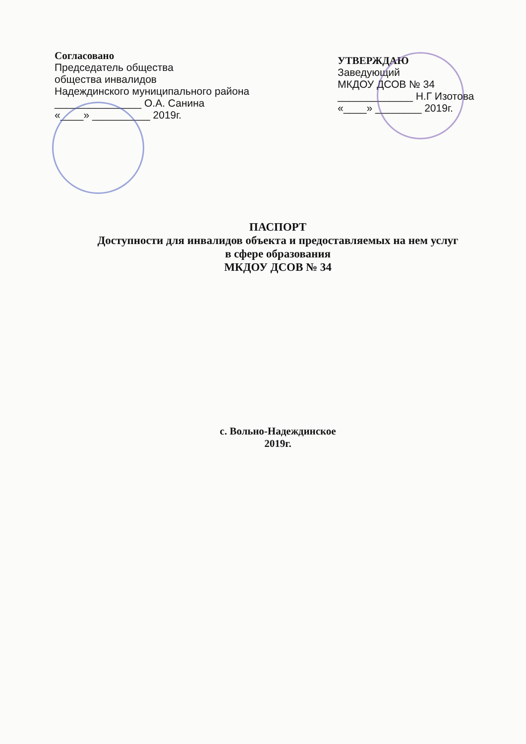Согласовано
Председатель общества
общества инвалидов
Надеждинского муниципального района
_______________ О.А. Санина
«____» __________ 2019г.
УТВЕРЖДАЮ
Заведующий
МКДОУ ДСОВ № 34
_____________ Н.Г Изотова
«____» ________ 2019г.
ПАСПОРТ
Доступности для инвалидов объекта и предоставляемых на нем услуг
в сфере образования
МКДОУ ДСОВ № 34
с. Вольно-Надеждинское
2019г.